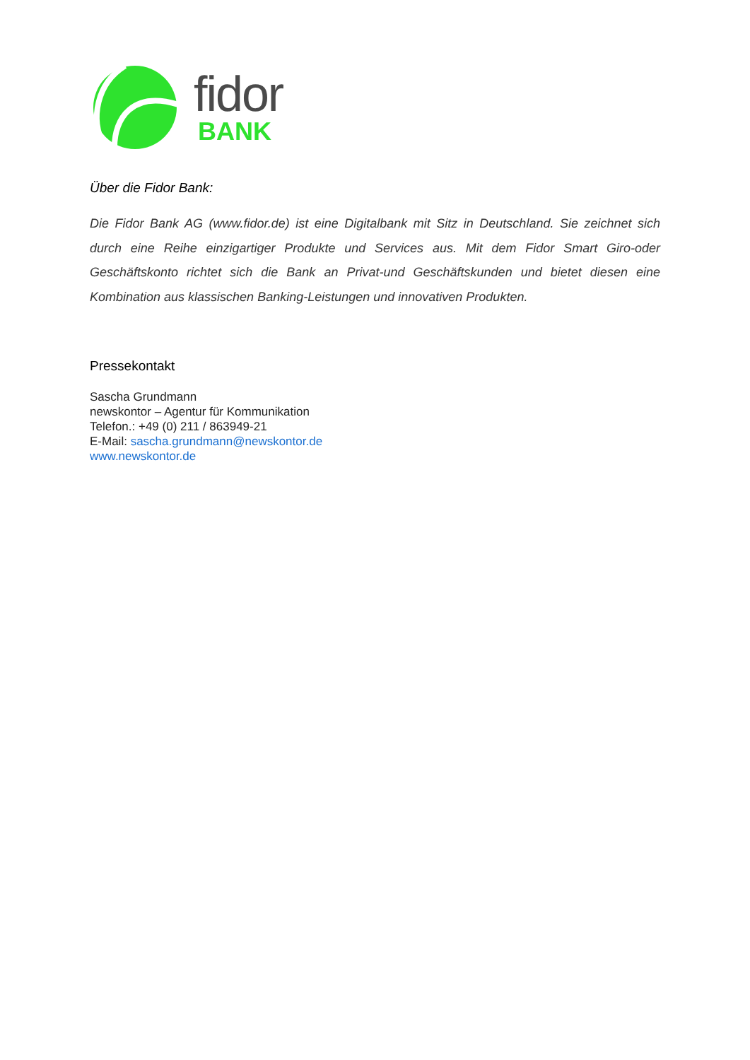fidor
BANK
Über die Fidor Bank:
Die Fidor Bank AG (www.fidor.de) ist eine Digitalbank mit Sitz in Deutschland. Sie zeichnet sich durch eine Reihe einzigartiger Produkte und Services aus. Mit dem Fidor Smart Giro-oder Geschäftskonto richtet sich die Bank an Privat-und Geschäftskunden und bietet diesen eine Kombination aus klassischen Banking-Leistungen und innovativen Produkten.
Pressekontakt
Sascha Grundmann
newskontor – Agentur für Kommunikation
Telefon.: +49 (0) 211 / 863949-21
E-Mail: sascha.grundmann@newskontor.de
www.newskontor.de